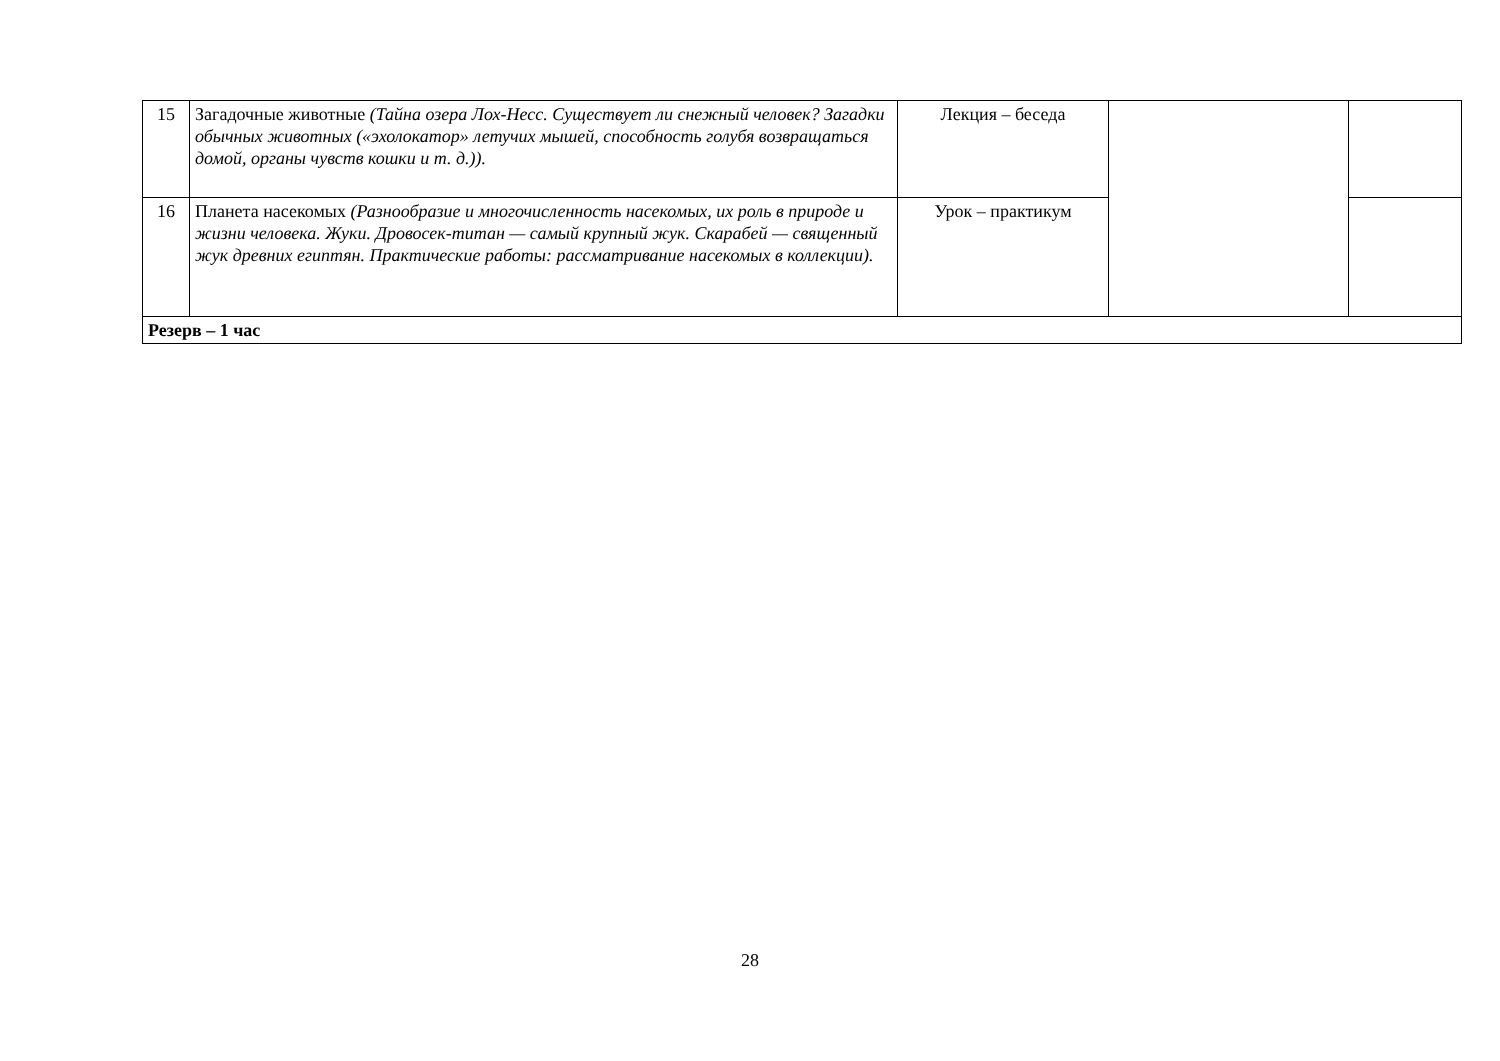| 15 | Загадочные животные (Тайна озера Лох-Несс. Существует ли снежный человек? Загадки обычных животных («эхолокатор» летучих мышей, способность голубя возвращаться домой, органы чувств кошки и т. д.)). | Лекция – беседа | | |
| 16 | Планета насекомых (Разнообразие и многочисленность насекомых, их роль в природе и жизни человека. Жуки. Дровосек-титан — самый крупный жук. Скарабей — священный жук древних египтян. Практические работы: рассматривание насекомых в коллекции). | Урок – практикум | | |
| Резерв – 1 час | | | | |
28